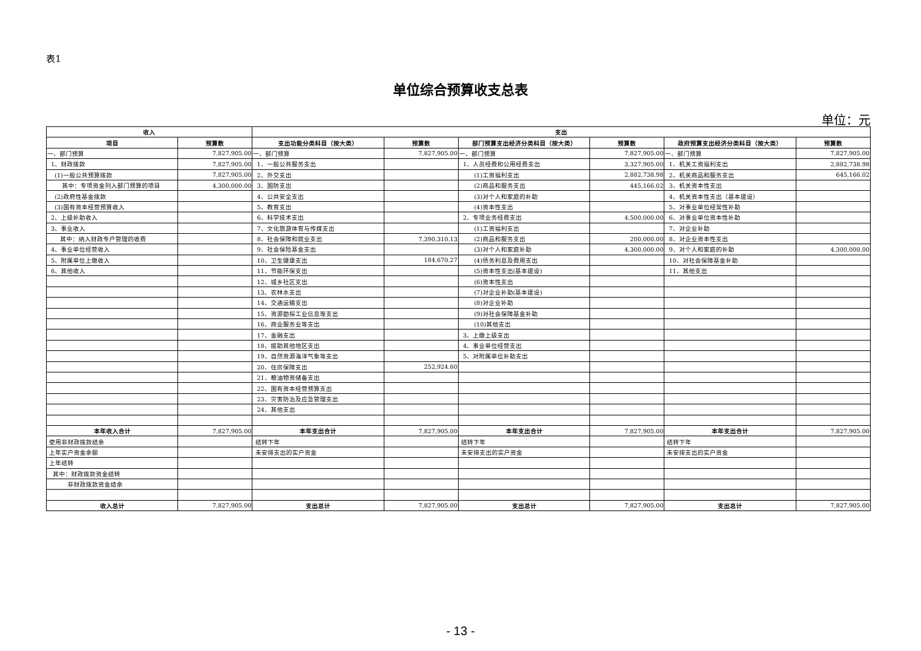表1
单位综合预算收支总表
单位：元
| 收入 | | 支出 | | | | | |
| --- | --- | --- | --- | --- | --- | --- | --- |
| 项目 | 预算数 | 支出功能分类科目（按大类） | 预算数 | 部门预算支出经济分类科目（按大类） | 预算数 | 政府预算支出经济分类科目（按大类） | 预算数 |
| 一、部门预算 | 7,827,905.00 | 一、部门预算 | 7,827,905.00 | 一、部门预算 | 7,827,905.00 | 一、部门预算 | 7,827,905.00 |
| 1、财政拨款 | 7,827,905.00 | 1、一般公共服务支出 | | 1、人员经费和公用经费支出 | 3,327,905.00 | 1、机关工资福利支出 | 2,882,738.98 |
| (1)一般公共预算拨款 | 7,827,905.00 | 2、外交支出 | | (1)工资福利支出 | 2,882,738.98 | 2、机关商品和服务支出 | 645,166.02 |
| 其中：专项资金列入部门预算的项目 | 4,300,000.00 | 3、国防支出 | | (2)商品和服务支出 | 445,166.02 | 3、机关资本性支出 | |
| (2)政府性基金拨款 | | 4、公共安全支出 | | (3)对个人和家庭的补助 | | 4、机关资本性支出（基本建设） | |
| (3)国有资本经营预算收入 | | 5、教育支出 | | (4)资本性支出 | | 5、对事业单位经常性补助 | |
| 2、上级补助收入 | | 6、科学技术支出 | | 2、专项业务经费支出 | 4,500,000.00 | 6、对事业单位资本性补助 | |
| 3、事业收入 | | 7、文化旅游体育与传媒支出 | | (1)工资福利支出 | | 7、对企业补助 | |
| 其中：纳入财政专户管理的收费 | | 8、社会保障和就业支出 | 7,390,310.13 | (2)商品和服务支出 | 200,000.00 | 8、对企业资本性支出 | |
| 4、事业单位经营收入 | | 9、社会保险基金支出 | | (3)对个人和家庭补助 | 4,300,000.00 | 9、对个人和家庭的补助 | 4,300,000.00 |
| 5、附属单位上缴收入 | | 10、卫生健康支出 | 184,670.27 | (4)债务利息及费用支出 | | 10、对社会保障基金补助 | |
| 6、其他收入 | | 11、节能环保支出 | | (5)资本性支出(基本建设) | | 11、其他支出 | |
| | | 12、城乡社区支出 | | (6)资本性支出 | | | |
| | | 13、农林水支出 | | (7)对企业补助(基本建设) | | | |
| | | 14、交通运输支出 | | (8)对企业补助 | | | |
| | | 15、资源勘探工业信息等支出 | | (9)对社会保障基金补助 | | | |
| | | 16、商业服务业等支出 | | (10)其他支出 | | | |
| | | 17、金融支出 | | 3、上缴上级支出 | | | |
| | | 18、援助其他地区支出 | | 4、事业单位经营支出 | | | |
| | | 19、自然资源海洋气象等支出 | | 5、对附属单位补助支出 | | | |
| | | 20、住房保障支出 | 252,924.60 | | | | |
| | | 21、粮油物资储备支出 | | | | | |
| | | 22、国有资本经营预算支出 | | | | | |
| | | 23、灾害防治及应急管理支出 | | | | | |
| | | 24、其他支出 | | | | | |
| 本年收入合计 | 7,827,905.00 | 本年支出合计 | 7,827,905.00 | 本年支出合计 | 7,827,905.00 | 本年支出合计 | 7,827,905.00 |
| 使用非财政拨款结余 | | 结转下年 | | 结转下年 | | 结转下年 | |
| 上年实户资金余额 | | 未安排支出的实户资金 | | 未安排支出的实户资金 | | 未安排支出的实户资金 | |
| 上年结转 | | | | | | | |
| 其中：财政拨款资金结转 | | | | | | | |
| 非财政拨款资金结余 | | | | | | | |
| 收入总计 | 7,827,905.00 | 支出总计 | 7,827,905.00 | 支出总计 | 7,827,905.00 | 支出总计 | 7,827,905.00 |
- 13 -